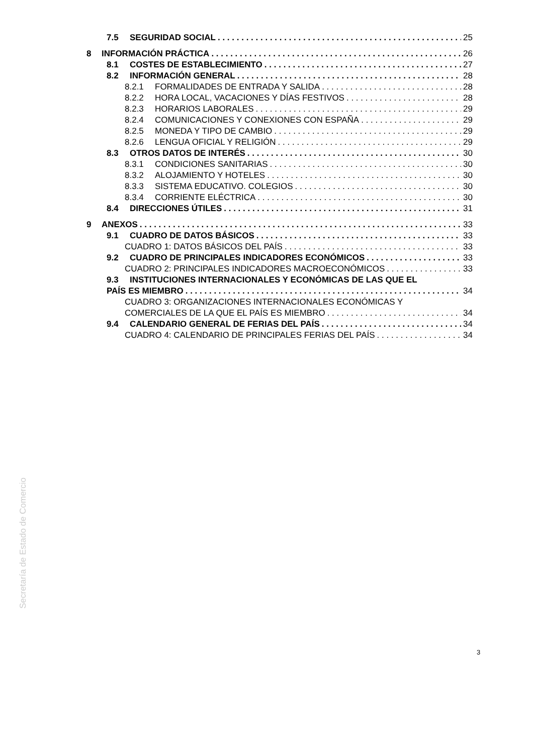7.5 SEGURIDAD SOCIAL 25
8 INFORMACIÓN PRÁCTICA 26
8.1 COSTES DE ESTABLECIMIENTO 27
8.2 INFORMACIÓN GENERAL 28
8.2.1 FORMALIDADES DE ENTRADA Y SALIDA 28
8.2.2 HORA LOCAL, VACACIONES Y DÍAS FESTIVOS 28
8.2.3 HORARIOS LABORALES 29
8.2.4 COMUNICACIONES Y CONEXIONES CON ESPAÑA 29
8.2.5 MONEDA Y TIPO DE CAMBIO 29
8.2.6 LENGUA OFICIAL Y RELIGIÓN 29
8.3 OTROS DATOS DE INTERÉS 30
8.3.1 CONDICIONES SANITARIAS 30
8.3.2 ALOJAMIENTO Y HOTELES 30
8.3.3 SISTEMA EDUCATIVO. COLEGIOS 30
8.3.4 CORRIENTE ELÉCTRICA 30
8.4 DIRECCIONES ÚTILES 31
9 ANEXOS 33
9.1 CUADRO DE DATOS BÁSICOS 33
CUADRO 1: DATOS BÁSICOS DEL PAÍS 33
9.2 CUADRO DE PRINCIPALES INDICADORES ECONÓMICOS 33
CUADRO 2: PRINCIPALES INDICADORES MACROECONÓMICOS 33
9.3 INSTITUCIONES INTERNACIONALES Y ECONÓMICAS DE LAS QUE EL
PAÍS ES MIEMBRO 34
CUADRO 3: ORGANIZACIONES INTERNACIONALES ECONÓMICAS Y
COMERCIALES DE LA QUE EL PAÍS ES MIEMBRO 34
9.4 CALENDARIO GENERAL DE FERIAS DEL PAÍS 34
CUADRO 4: CALENDARIO DE PRINCIPALES FERIAS DEL PAÍS 34
Secretaría de Estado de Comercio
3